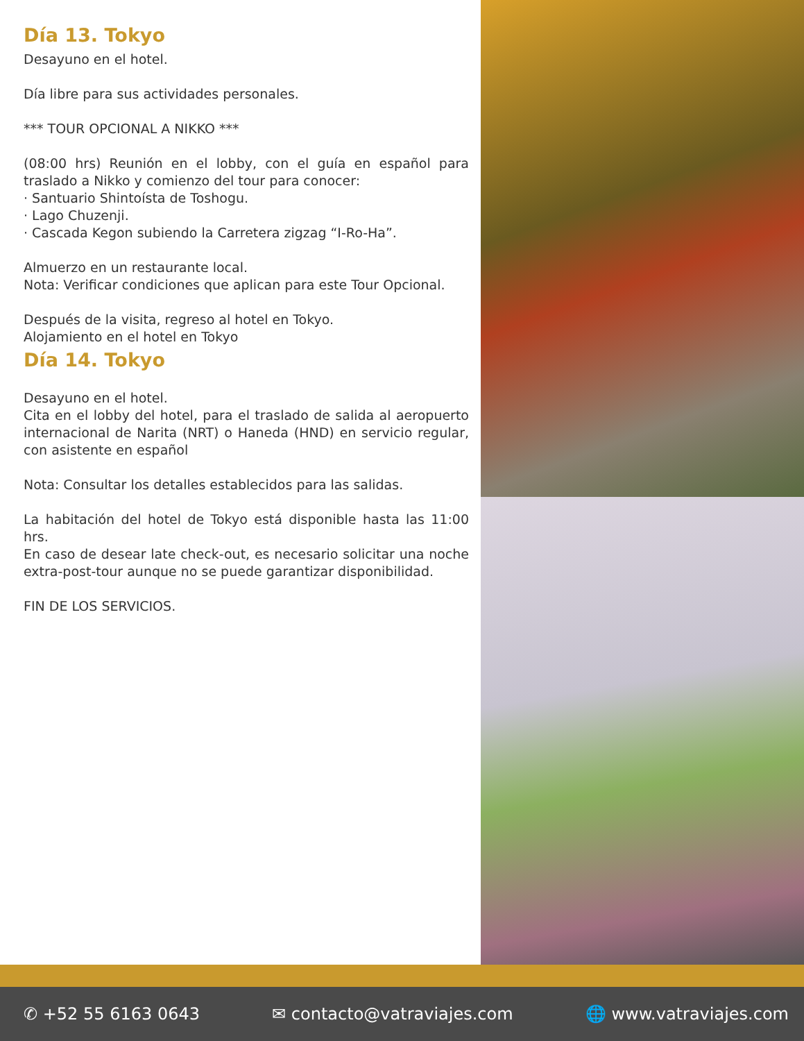Día 13. Tokyo
Desayuno en el hotel.
Día libre para sus actividades personales.
*** TOUR OPCIONAL A NIKKO ***
(08:00 hrs) Reunión en el lobby, con el guía en español para traslado a Nikko y comienzo del tour para conocer:
· Santuario Shintoísta de Toshogu.
· Lago Chuzenji.
· Cascada Kegon subiendo la Carretera zigzag “I-Ro-Ha”.
Almuerzo en un restaurante local.
Nota: Verificar condiciones que aplican para este Tour Opcional.
Después de la visita, regreso al hotel en Tokyo.
Alojamiento en el hotel en Tokyo
Día 14. Tokyo
Desayuno en el hotel.
Cita en el lobby del hotel, para el traslado de salida al aeropuerto internacional de Narita (NRT) o Haneda (HND) en servicio regular, con asistente en español
Nota: Consultar los detalles establecidos para las salidas.
La habitación del hotel de Tokyo está disponible hasta las 11:00 hrs.
En caso de desear late check-out, es necesario solicitar una noche extra-post-tour aunque no se puede garantizar disponibilidad.
FIN DE LOS SERVICIOS.
✆ +52 55 6163 0643 ✉ contacto@vatraviajes.com 🌐 www.vatraviajes.com